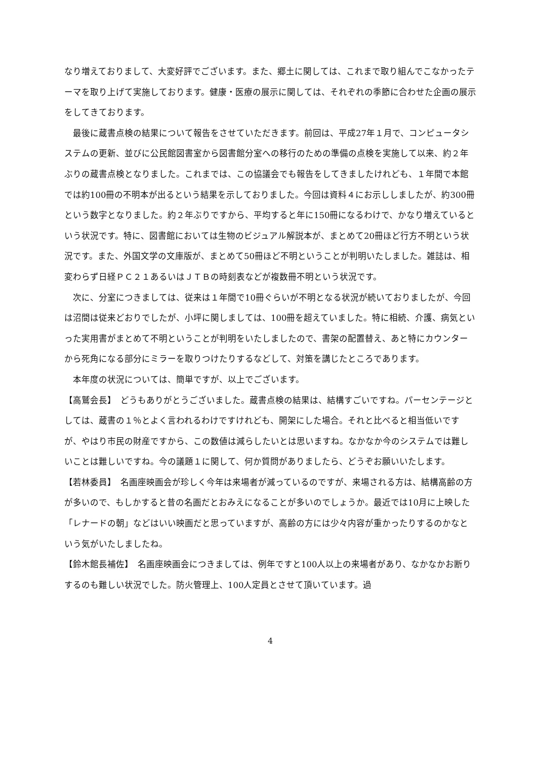なり増えておりまして、大変好評でございます。また、郷土に関しては、これまで取り組んでこなかったテーマを取り上げて実施しております。健康・医療の展示に関しては、それぞれの季節に合わせた企画の展示をしてきております。
　最後に蔵書点検の結果について報告をさせていただきます。前回は、平成27年１月で、コンピュータシステムの更新、並びに公民館図書室から図書館分室への移行のための準備の点検を実施して以来、約２年ぶりの蔵書点検となりました。これまでは、この協議会でも報告をしてきましたけれども、１年間で本館では約100冊の不明本が出るという結果を示しておりました。今回は資料４にお示ししましたが、約300冊という数字となりました。約２年ぶりですから、平均すると年に150冊になるわけで、かなり増えているという状況です。特に、図書館においては生物のビジュアル解説本が、まとめて20冊ほど行方不明という状況です。また、外国文学の文庫版が、まとめて50冊ほど不明ということが判明いたしました。雑誌は、相変わらず日経ＰＣ２１あるいはＪＴＢの時刻表などが複数冊不明という状況です。
　次に、分室につきましては、従来は１年間で10冊ぐらいが不明となる状況が続いておりましたが、今回は沼間は従来どおりでしたが、小坪に関しましては、100冊を超えていました。特に相続、介護、病気といった実用書がまとめて不明ということが判明をいたしましたので、書架の配置替え、あと特にカウンターから死角になる部分にミラーを取りつけたりするなどして、対策を講じたところであります。
　本年度の状況については、簡単ですが、以上でございます。
【高鷲会長】　どうもありがとうございました。蔵書点検の結果は、結構すごいですね。パーセンテージとしては、蔵書の１％とよく言われるわけですけれども、開架にした場合。それと比べると相当低いですが、やはり市民の財産ですから、この数値は減らしたいとは思いますね。なかなか今のシステムでは難しいことは難しいですね。今の議題１に関して、何か質問がありましたら、どうぞお願いいたします。
【若林委員】　名画座映画会が珍しく今年は来場者が減っているのですが、来場される方は、結構高齢の方が多いので、もしかすると昔の名画だとおみえになることが多いのでしょうか。最近では10月に上映した「レナードの朝」などはいい映画だと思っていますが、高齢の方には少々内容が重かったりするのかなという気がいたしましたね。
【鈴木館長補佐】　名画座映画会につきましては、例年ですと100人以上の来場者があり、なかなかお断りするのも難しい状況でした。防火管理上、100人定員とさせて頂いています。過
4